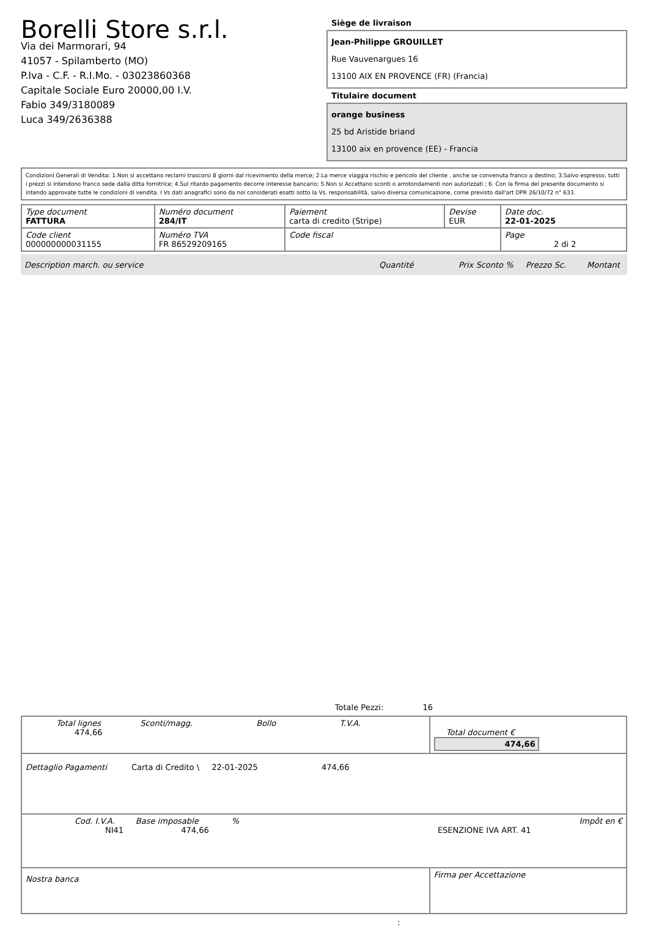Borelli Store s.r.l.
Via dei Marmorari, 94
41057 - Spilamberto (MO)
P.Iva - C.F. - R.I.Mo. - 03023860368
Capitale Sociale Euro 20000,00 I.V.
Fabio 349/3180089
Luca 349/2636388
Siège de livraison
Jean-Philippe GROUILLET
Rue Vauvenargues 16
13100 AIX EN PROVENCE (FR) (Francia)
Titulaire document
orange business
25 bd Aristide briand
13100 aix en provence (EE) - Francia
Condizioni Generali di Vendita: 1.Non si accettano reclami trascorsi 8 giorni dal ricevimento della merce; 2.La merce viaggia rischio e pericolo del cliente , anche se convenuta franco a destino; 3.Salvo espresso, tutti i prezzi si intendono franco sede dalla ditta fornitrice; 4.Sul ritardo pagamento decorre interesse bancario; 5.Non si Accettano sconti o arrotondamenti non autorizzati ; 6. Con la firma del presente documento si intendo approvate tutte le condizioni di vendita. I Vs dati anagrafici sono da noi considerati esatti sotto la Vs. responsabilità, salvo diversa comunicazione, come previsto dall'art DPR 26/10/72 n° 633.
| Type document FATTURA | Numéro document 284/IT | Paiement carta di credito (Stripe) | Devise EUR | Date doc. 22-01-2025 |
| Code client 000000000031155 | Numéro TVA FR 86529209165 | Code fiscal | | Page 2 di 2 |
Description march. ou service Quantité Prix Sconto % Prezzo Sc. Montant
Totale Pezzi: 16
| Total lignes Sconti/magg. Bollo T.V.A. 474,66 | Total document € 474,66 |
| Dettaglio Pagamenti Carta di Credito \ 22-01-2025 474,66 | |
| Cod. I.V.A. Base imposable % Impôt en € NI41 474,66 ESENZIONE IVA ART. 41 | |
| Nostra banca | Firma per Accettazione |
: